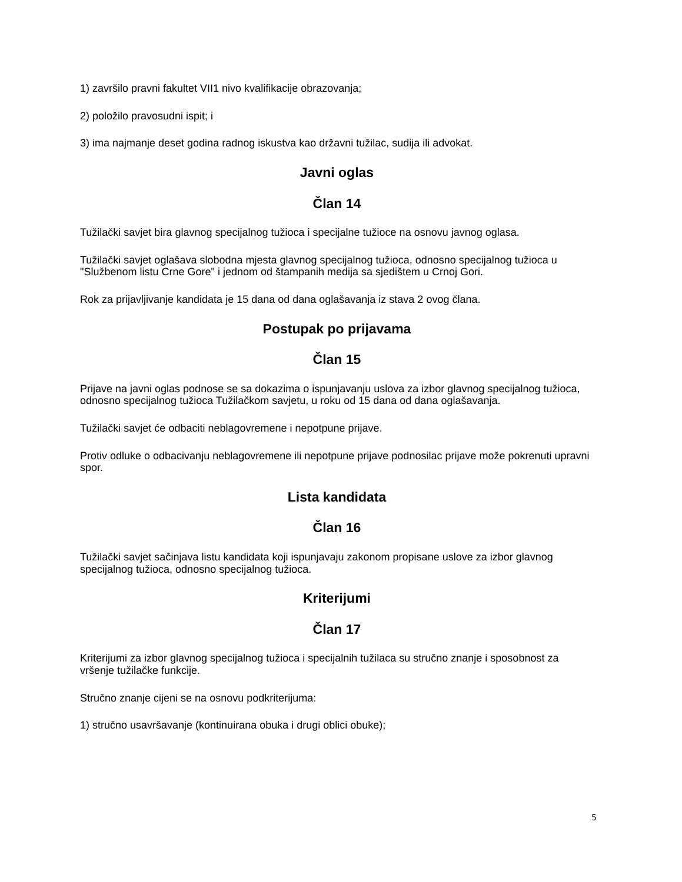1) završilo pravni fakultet VII1 nivo kvalifikacije obrazovanja;
2) položilo pravosudni ispit; i
3) ima najmanje deset godina radnog iskustva kao državni tužilac, sudija ili advokat.
Javni oglas
Član 14
Tužilački savjet bira glavnog specijalnog tužioca i specijalne tužioce na osnovu javnog oglasa.
Tužilački savjet oglašava slobodna mjesta glavnog specijalnog tužioca, odnosno specijalnog tužioca u "Službenom listu Crne Gore" i jednom od štampanih medija sa sjedištem u Crnoj Gori.
Rok za prijavljivanje kandidata je 15 dana od dana oglašavanja iz stava 2 ovog člana.
Postupak po prijavama
Član 15
Prijave na javni oglas podnose se sa dokazima o ispunjavanju uslova za izbor glavnog specijalnog tužioca, odnosno specijalnog tužioca Tužilačkom savjetu, u roku od 15 dana od dana oglašavanja.
Tužilački savjet će odbaciti neblagovremene i nepotpune prijave.
Protiv odluke o odbacivanju neblagovremene ili nepotpune prijave podnosilac prijave može pokrenuti upravni spor.
Lista kandidata
Član 16
Tužilački savjet sačinjava listu kandidata koji ispunjavaju zakonom propisane uslove za izbor glavnog specijalnog tužioca, odnosno specijalnog tužioca.
Kriterijumi
Član 17
Kriterijumi za izbor glavnog specijalnog tužioca i specijalnih tužilaca su stručno znanje i sposobnost za vršenje tužilačke funkcije.
Stručno znanje cijeni se na osnovu podkriterijuma:
1) stručno usavršavanje (kontinuirana obuka i drugi oblici obuke);
5